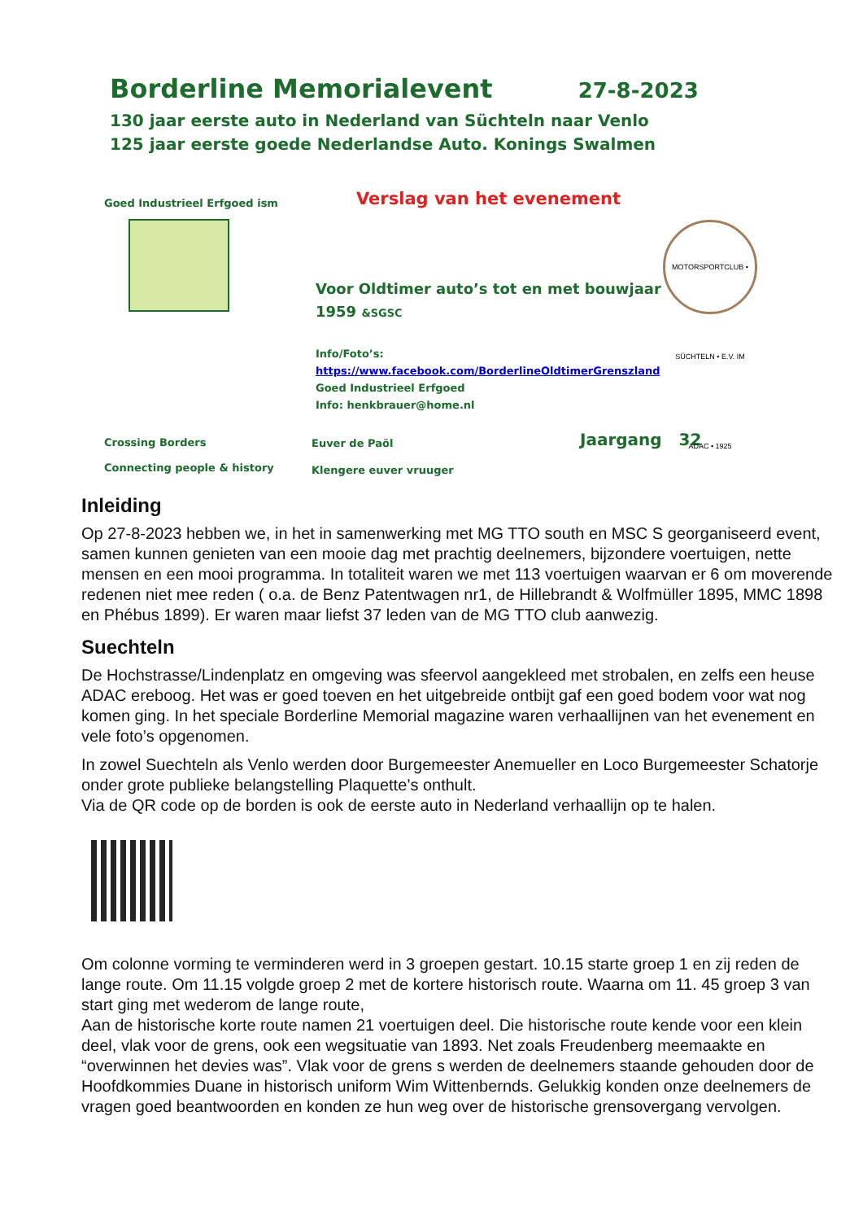Borderline Memorialevent 27-8-2023
130 jaar eerste auto in Nederland van Süchteln naar Venlo
125 jaar eerste goede Nederlandse Auto. Konings Swalmen
Goed Industrieel Erfgoed ism
Verslag van het evenement
Voor Oldtimer auto’s tot en met bouwjaar 1959 &SGSC
Info/Foto’s:
https://www.facebook.com/BorderlineOldtimerGrenszland
Goed Industrieel Erfgoed
Info: henkbrauer@home.nl
MOTORSPORTCLUB • SÜCHTELN • E.V. IM ADAC • 1925
Crossing Borders
Connecting people & history
Euver de Paöl
Klengere euver vruuger
Jaargang 32
Inleiding
Op 27-8-2023 hebben we, in het in samenwerking met MG TTO south en MSC S georganiseerd event, samen kunnen genieten van een mooie dag met prachtig deelnemers, bijzondere voertuigen, nette mensen en een mooi programma. In totaliteit waren we met 113 voertuigen waarvan er 6 om moverende redenen niet mee reden ( o.a. de Benz Patentwagen nr1, de Hillebrandt & Wolfmüller 1895, MMC 1898 en Phébus 1899). Er waren maar liefst 37 leden van de MG TTO club aanwezig.
Suechteln
De Hochstrasse/Lindenplatz en omgeving was sfeervol aangekleed met strobalen, en zelfs een heuse ADAC ereboog. Het was er goed toeven en het uitgebreide ontbijt gaf een goed bodem voor wat nog komen ging. In het speciale Borderline Memorial magazine waren verhaallijnen van het evenement en vele foto’s opgenomen.
In zowel Suechteln als Venlo werden door Burgemeester Anemueller en Loco Burgemeester Schatorje onder grote publieke belangstelling Plaquette’s onthult.
Via de QR code op de borden is ook de eerste auto in Nederland verhaallijn op te halen.
Om colonne vorming te verminderen werd in 3 groepen gestart. 10.15 starte groep 1 en zij reden de lange route. Om 11.15 volgde groep 2 met de kortere historisch route. Waarna om 11. 45 groep 3 van start ging met wederom de lange route,
Aan de historische korte route namen 21 voertuigen deel. Die historische route kende voor een klein deel, vlak voor de grens, ook een wegsituatie van 1893. Net zoals Freudenberg meemaakte en “overwinnen het devies was”. Vlak voor de grens s werden de deelnemers staande gehouden door de Hoofdkommies Duane in historisch uniform Wim Wittenbernds. Gelukkig konden onze deelnemers de vragen goed beantwoorden en konden ze hun weg over de historische grensovergang vervolgen.